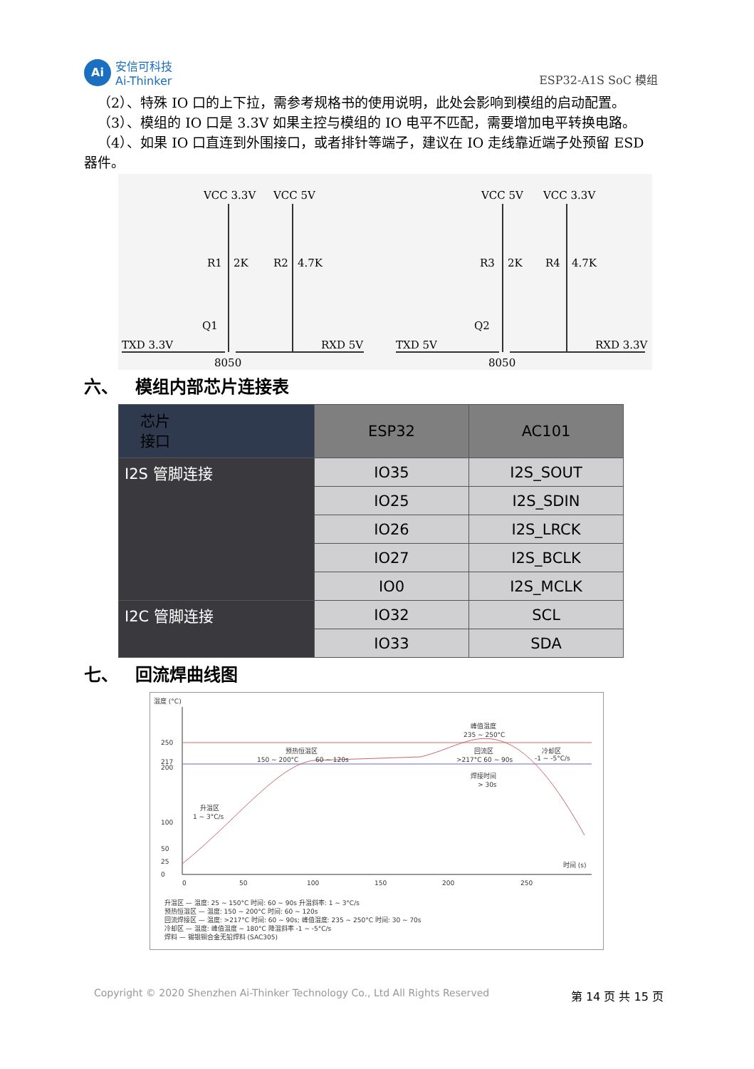Ai
安信可科技
Ai-Thinker
ESP32-A1S SoC 模组
 （2）、特殊 IO 口的上下拉，需参考规格书的使用说明，此处会影响到模组的启动配置。
 （3）、模组的 IO 口是 3.3V 如果主控与模组的 IO 电平不匹配，需要增加电平转换电路。
 （4）、如果 IO 口直连到外围接口，或者排针等端子，建议在 IO 走线靠近端子处预留 ESD 器件。
VCC 3.3V
VCC 5V
VCC 5V
VCC 3.3V
R1
2K
R2
4.7K
R3
2K
R4
4.7K
Q1
Q2
TXD 3.3V
RXD 5V
TXD 5V
RXD 3.3V
8050
8050
六、 模组内部芯片连接表
| 芯片 接口 | ESP32 | AC101 |
| --- | --- | --- |
| I2S 管脚连接 | IO35 | I2S_SOUT |
| | IO25 | I2S_SDIN |
| | IO26 | I2S_LRCK |
| | IO27 | I2S_BCLK |
| | IO0 | I2S_MCLK |
| I2C 管脚连接 | IO32 | SCL |
| | IO33 | SDA |
七、 回流焊曲线图
温度 (°C)
250
217
200
100
50
25
0
0
50
100
150
200
250
时间 (s)
升温区
1 ~ 3°C/s
预热恒温区
150 ~ 200°C
60 ~ 120s
峰值温度
235 ~ 250°C
回流区
>217°C 60 ~ 90s
冷却区
-1 ~ -5°C/s
焊接时间
> 30s
升温区 — 温度: 25 ~ 150°C 时间: 60 ~ 90s 升温斜率: 1 ~ 3°C/s
预热恒温区 — 温度: 150 ~ 200°C 时间: 60 ~ 120s
回流焊接区 — 温度: >217°C 时间: 60 ~ 90s; 峰值温度: 235 ~ 250°C 时间: 30 ~ 70s
冷却区 — 温度: 峰值温度 ~ 180°C 降温斜率 -1 ~ -5°C/s
焊料 — 锡银铜合金无铅焊料 (SAC305)
Copyright © 2020 Shenzhen Ai-Thinker Technology Co., Ltd All Rights Reserved 第 14 页 共 15 页